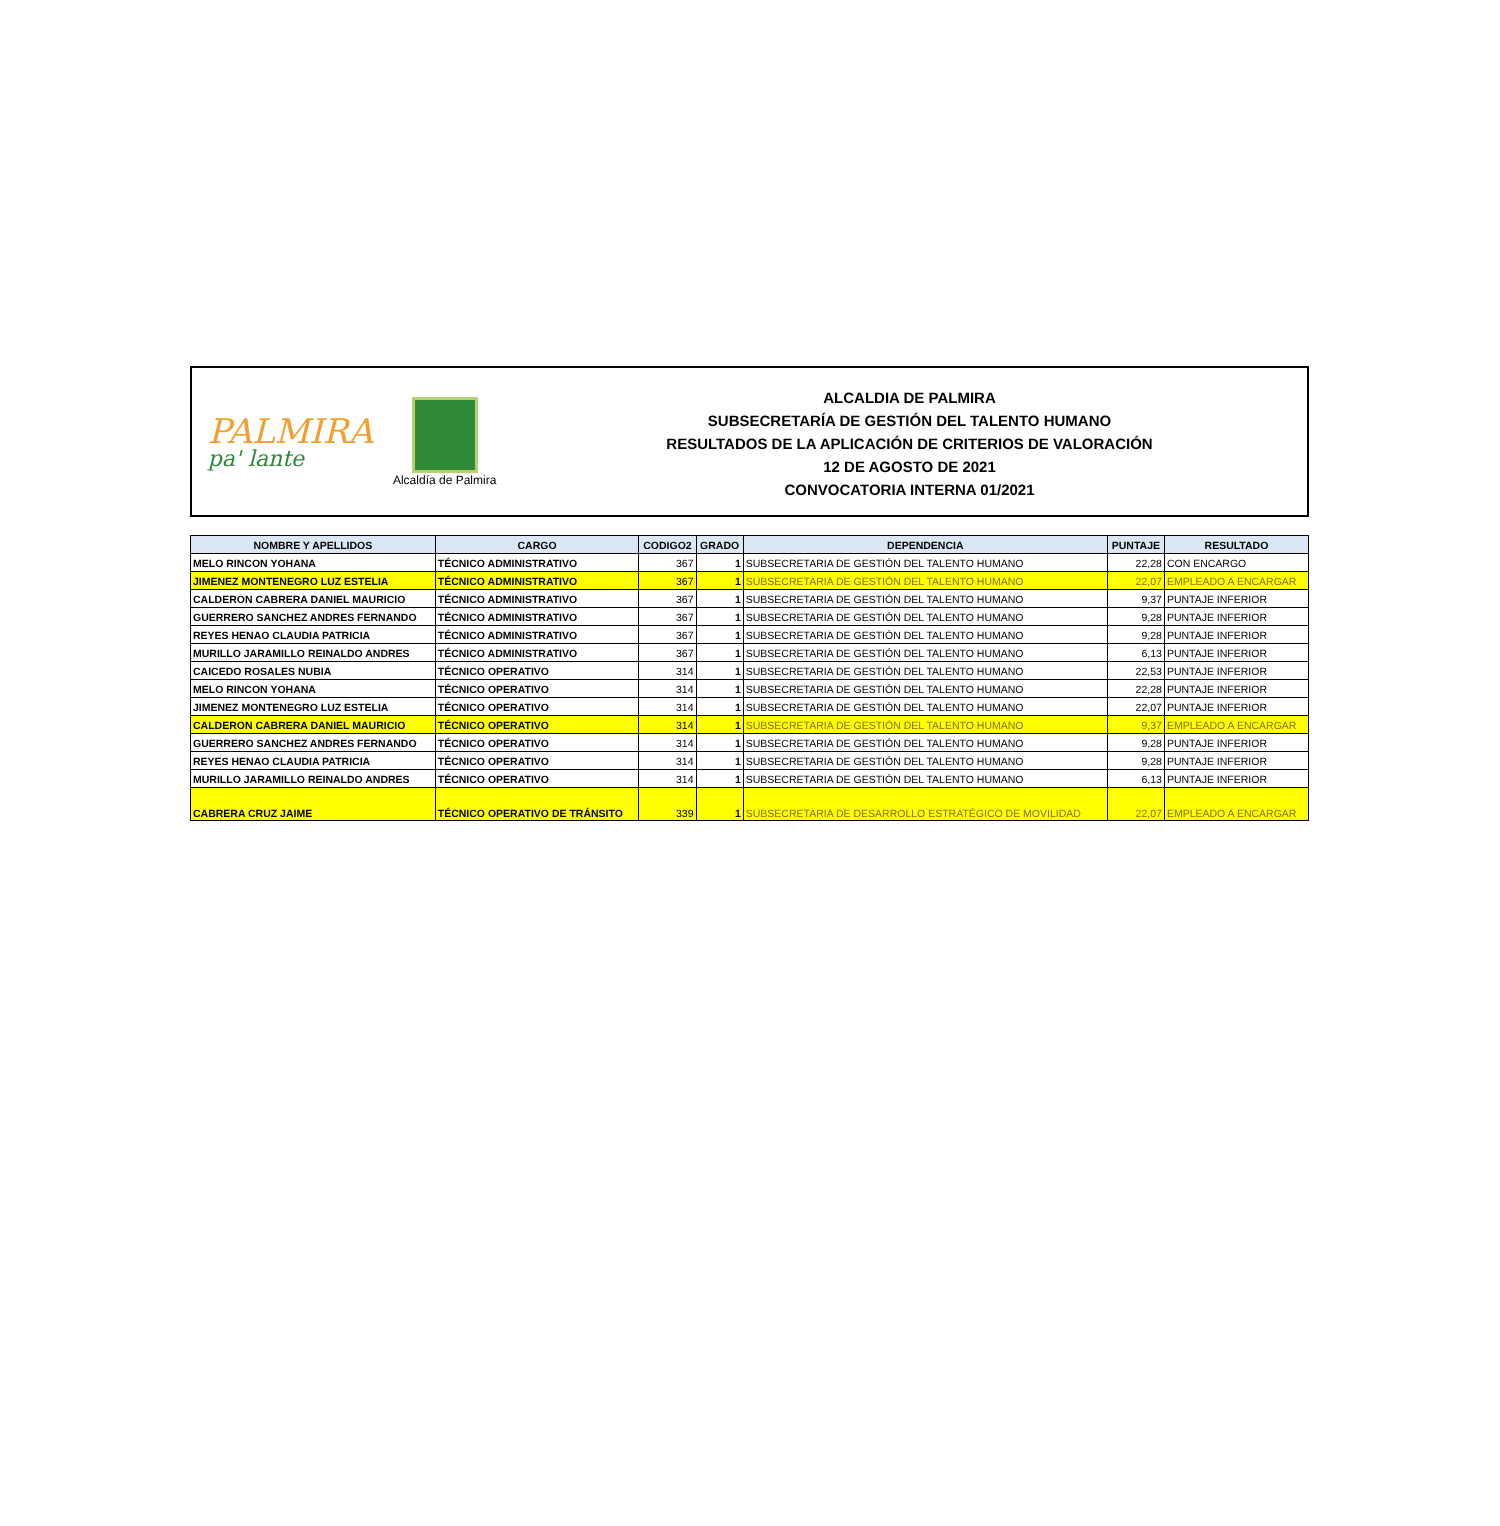PALMIRA
pa' lante
Alcaldía de Palmira
ALCALDIA DE PALMIRA
SUBSECRETARÍA DE GESTIÓN DEL TALENTO HUMANO
RESULTADOS DE LA APLICACIÓN DE CRITERIOS DE VALORACIÓN
12 DE AGOSTO DE 2021
CONVOCATORIA INTERNA 01/2021
| NOMBRE Y APELLIDOS | CARGO | CODIGO2 | GRADO | DEPENDENCIA | PUNTAJE | RESULTADO |
| --- | --- | --- | --- | --- | --- | --- |
| MELO RINCON YOHANA | TÉCNICO ADMINISTRATIVO | 367 | 1 | SUBSECRETARIA DE GESTIÓN DEL TALENTO HUMANO | 22,28 | CON ENCARGO |
| JIMENEZ MONTENEGRO LUZ ESTELIA | TÉCNICO ADMINISTRATIVO | 367 | 1 | SUBSECRETARIA DE GESTIÓN DEL TALENTO HUMANO | 22,07 | EMPLEADO A ENCARGAR |
| CALDERON CABRERA DANIEL MAURICIO | TÉCNICO ADMINISTRATIVO | 367 | 1 | SUBSECRETARIA DE GESTIÓN DEL TALENTO HUMANO | 9,37 | PUNTAJE INFERIOR |
| GUERRERO SANCHEZ ANDRES FERNANDO | TÉCNICO ADMINISTRATIVO | 367 | 1 | SUBSECRETARIA DE GESTIÓN DEL TALENTO HUMANO | 9,28 | PUNTAJE INFERIOR |
| REYES HENAO CLAUDIA PATRICIA | TÉCNICO ADMINISTRATIVO | 367 | 1 | SUBSECRETARIA DE GESTIÓN DEL TALENTO HUMANO | 9,28 | PUNTAJE INFERIOR |
| MURILLO JARAMILLO REINALDO ANDRES | TÉCNICO ADMINISTRATIVO | 367 | 1 | SUBSECRETARIA DE GESTIÓN DEL TALENTO HUMANO | 6,13 | PUNTAJE INFERIOR |
| CAICEDO ROSALES NUBIA | TÉCNICO OPERATIVO | 314 | 1 | SUBSECRETARIA DE GESTIÓN DEL TALENTO HUMANO | 22,53 | PUNTAJE INFERIOR |
| MELO RINCON YOHANA | TÉCNICO OPERATIVO | 314 | 1 | SUBSECRETARIA DE GESTIÓN DEL TALENTO HUMANO | 22,28 | PUNTAJE INFERIOR |
| JIMENEZ MONTENEGRO LUZ ESTELIA | TÉCNICO OPERATIVO | 314 | 1 | SUBSECRETARIA DE GESTIÓN DEL TALENTO HUMANO | 22,07 | PUNTAJE INFERIOR |
| CALDERON CABRERA DANIEL MAURICIO | TÉCNICO OPERATIVO | 314 | 1 | SUBSECRETARIA DE GESTIÓN DEL TALENTO HUMANO | 9,37 | EMPLEADO A ENCARGAR |
| GUERRERO SANCHEZ ANDRES FERNANDO | TÉCNICO OPERATIVO | 314 | 1 | SUBSECRETARIA DE GESTIÓN DEL TALENTO HUMANO | 9,28 | PUNTAJE INFERIOR |
| REYES HENAO CLAUDIA PATRICIA | TÉCNICO OPERATIVO | 314 | 1 | SUBSECRETARIA DE GESTIÓN DEL TALENTO HUMANO | 9,28 | PUNTAJE INFERIOR |
| MURILLO JARAMILLO REINALDO ANDRES | TÉCNICO OPERATIVO | 314 | 1 | SUBSECRETARIA DE GESTIÓN DEL TALENTO HUMANO | 6,13 | PUNTAJE INFERIOR |
| CABRERA CRUZ JAIME | TÉCNICO OPERATIVO DE TRÁNSITO | 339 | 1 | SUBSECRETARIA DE DESARROLLO ESTRATÉGICO DE MOVILIDAD | 22,07 | EMPLEADO A ENCARGAR |